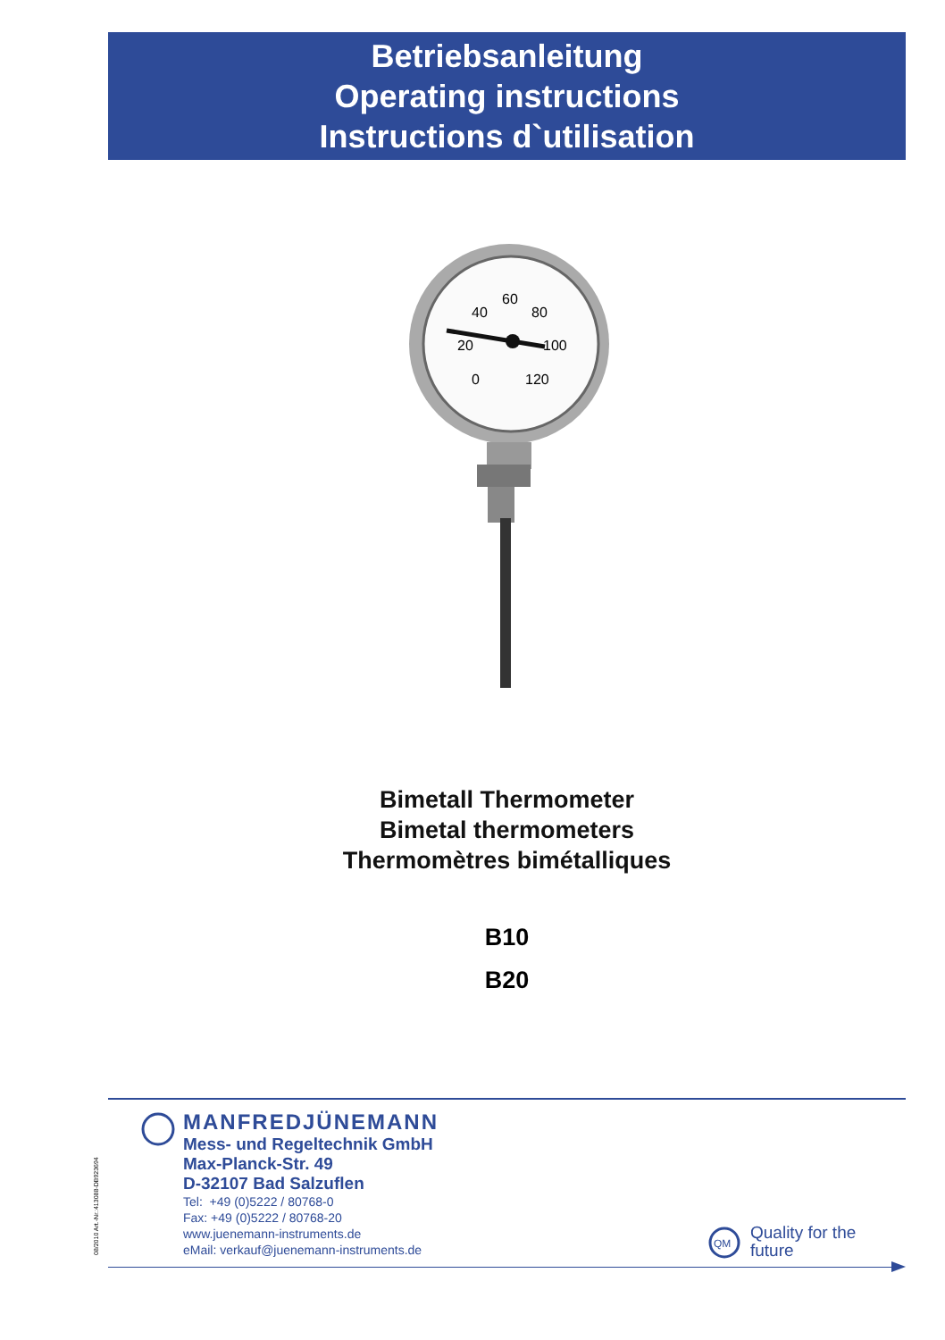Betriebsanleitung
Operating instructions
Instructions d`utilisation
40
60
80
20
100
0
120
Bimetall Thermometer
Bimetal thermometers
Thermomètres bimétalliques
B10
B20
MANFREDJÜNEMANN
Mess- und Regeltechnik GmbH
Max-Planck-Str. 49
D-32107 Bad Salzuflen
Tel: +49 (0)5222 / 80768-0
Fax: +49 (0)5222 / 80768-20
www.juenemann-instruments.de
eMail: verkauf@juenemann-instruments.de
08/2010 Art.-Nr.:413088-DB923694
QM
Quality for the
future